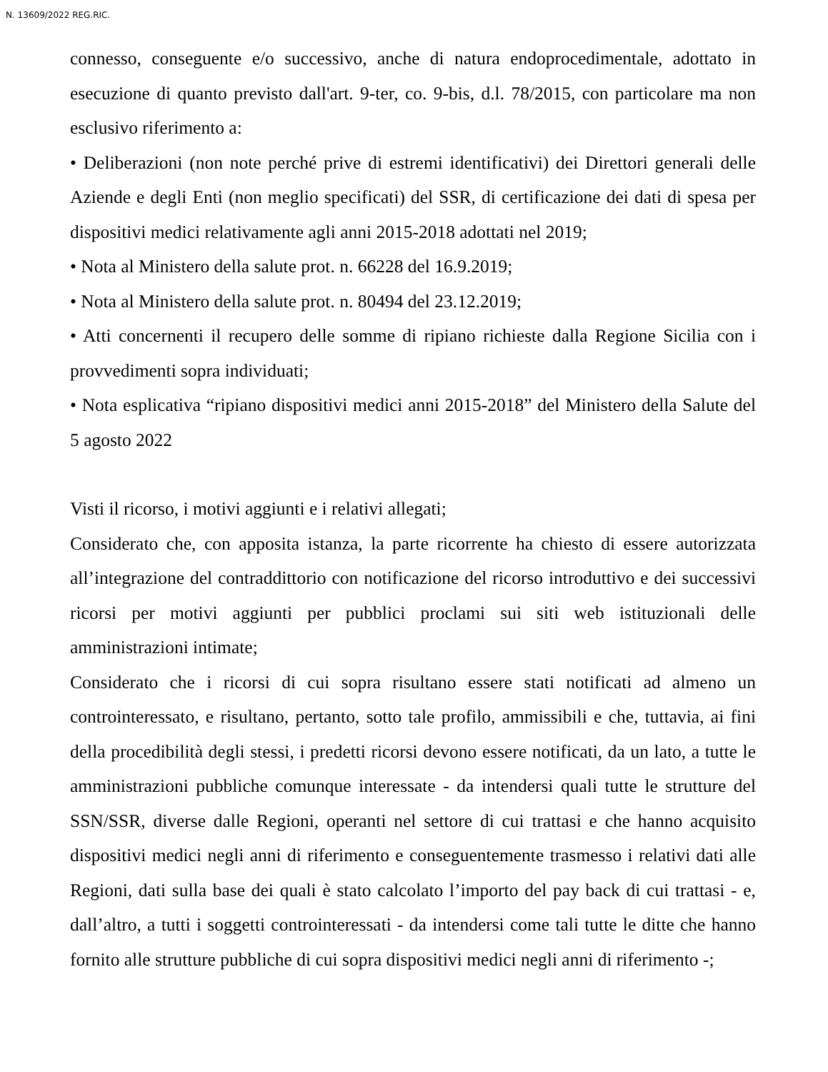N. 13609/2022 REG.RIC.
connesso, conseguente e/o successivo, anche di natura endoprocedimentale, adottato in esecuzione di quanto previsto dall'art. 9-ter, co. 9-bis, d.l. 78/2015, con particolare ma non esclusivo riferimento a:
• Deliberazioni (non note perché prive di estremi identificativi) dei Direttori generali delle Aziende e degli Enti (non meglio specificati) del SSR, di certificazione dei dati di spesa per dispositivi medici relativamente agli anni 2015-2018 adottati nel 2019;
• Nota al Ministero della salute prot. n. 66228 del 16.9.2019;
• Nota al Ministero della salute prot. n. 80494 del 23.12.2019;
• Atti concernenti il recupero delle somme di ripiano richieste dalla Regione Sicilia con i provvedimenti sopra individuati;
• Nota esplicativa “ripiano dispositivi medici anni 2015-2018” del Ministero della Salute del 5 agosto 2022
Visti il ricorso, i motivi aggiunti e i relativi allegati;
Considerato che, con apposita istanza, la parte ricorrente ha chiesto di essere autorizzata all’integrazione del contraddittorio con notificazione del ricorso introduttivo e dei successivi ricorsi per motivi aggiunti per pubblici proclami sui siti web istituzionali delle amministrazioni intimate;
Considerato che i ricorsi di cui sopra risultano essere stati notificati ad almeno un controinteressato, e risultano, pertanto, sotto tale profilo, ammissibili e che, tuttavia, ai fini della procedibilità degli stessi, i predetti ricorsi devono essere notificati, da un lato, a tutte le amministrazioni pubbliche comunque interessate - da intendersi quali tutte le strutture del SSN/SSR, diverse dalle Regioni, operanti nel settore di cui trattasi e che hanno acquisito dispositivi medici negli anni di riferimento e conseguentemente trasmesso i relativi dati alle Regioni, dati sulla base dei quali è stato calcolato l’importo del pay back di cui trattasi - e, dall’altro, a tutti i soggetti controinteressati - da intendersi come tali tutte le ditte che hanno fornito alle strutture pubbliche di cui sopra dispositivi medici negli anni di riferimento -;